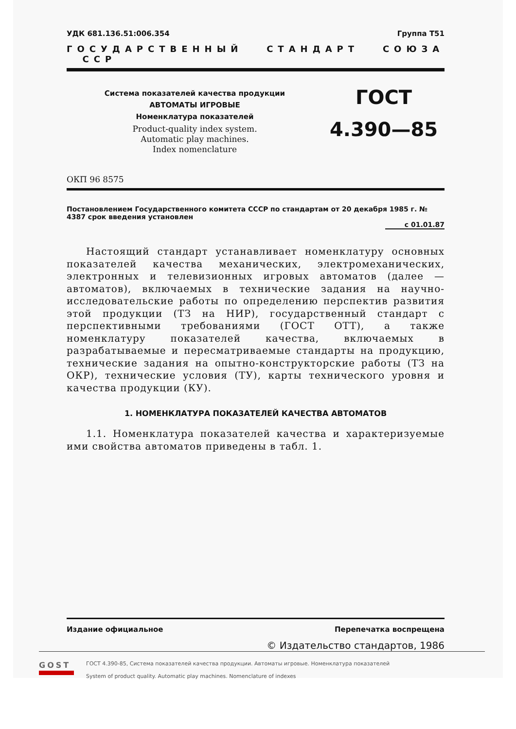УДК 681.136.51:006.354 Группа Т51
ГОСУДАРСТВЕННЫЙ СТАНДАРТ СОЮЗА ССР
Система показателей качества продукции
АВТОМАТЫ ИГРОВЫЕ
Номенклатура показателей
Product-quality index system.
Automatic play machines.
Index nomenclature
ГОСТ
4.390—85
ОКП 96 8575
Постановлением Государственного комитета СССР по стандартам от 20 декабря 1985 г. № 4387 срок введения установлен
с 01.01.87
Настоящий стандарт устанавливает номенклатуру основных показателей качества механических, электромеханических, электронных и телевизионных игровых автоматов (далее — автоматов), включаемых в технические задания на научно-исследовательские работы по определению перспектив развития этой продукции (ТЗ на НИР), государственный стандарт с перспективными требованиями (ГОСТ ОТТ), а также номенклатуру показателей качества, включаемых в разрабатываемые и пересматриваемые стандарты на продукцию, технические задания на опытно-конструкторские работы (ТЗ на ОКР), технические условия (ТУ), карты технического уровня и качества продукции (КУ).
1. НОМЕНКЛАТУРА ПОКАЗАТЕЛЕЙ КАЧЕСТВА АВТОМАТОВ
1.1. Номенклатура показателей качества и характеризуемые ими свойства автоматов приведены в табл. 1.
Издание официальное Перепечатка воспрещена
© Издательство стандартов, 1986
GOST
ГОСТ 4.390-85, Система показателей качества продукции. Автоматы игровые. Номенклатура показателей
System of product quality. Automatic play machines. Nomenclature of indexes